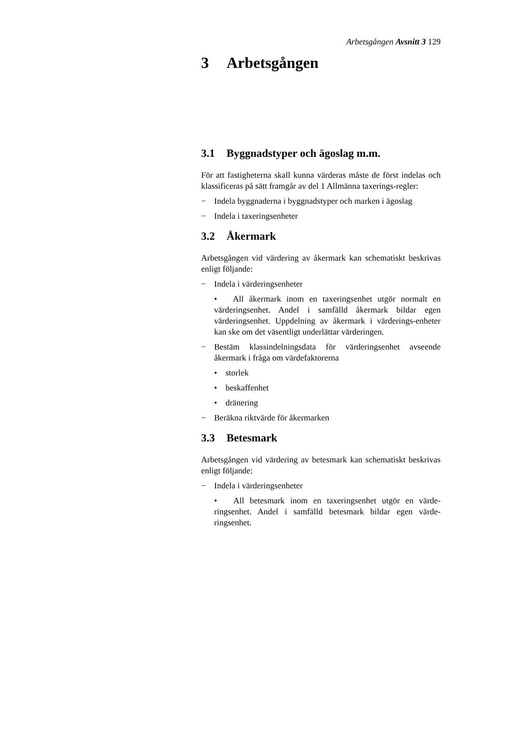Arbetsgången Avsnitt 3 129
3 Arbetsgången
3.1 Byggnadstyper och ägoslag m.m.
För att fastigheterna skall kunna värderas måste de först indelas och klassificeras på sätt framgår av del 1 Allmänna taxerings-regler:
− Indela byggnaderna i byggnadstyper och marken i ägoslag
− Indela i taxeringsenheter
3.2 Åkermark
Arbetsgången vid värdering av åkermark kan schematiskt beskrivas enligt följande:
− Indela i värderingsenheter
• All åkermark inom en taxeringsenhet utgör normalt en värderingsenhet. Andel i samfälld åkermark bildar egen värderingsenhet. Uppdelning av åkermark i värderings-enheter kan ske om det väsentligt underlättar värderingen.
− Bestäm klassindelningsdata för värderingsenhet avseende åkermark i fråga om värdefaktorerna
• storlek
• beskaffenhet
• dränering
− Beräkna riktvärde för åkermarken
3.3 Betesmark
Arbetsgången vid värdering av betesmark kan schematiskt beskrivas enligt följande:
− Indela i värderingsenheter
• All betesmark inom en taxeringsenhet utgör en värde-ringsenhet. Andel i samfälld betesmark bildar egen värde-ringsenhet.